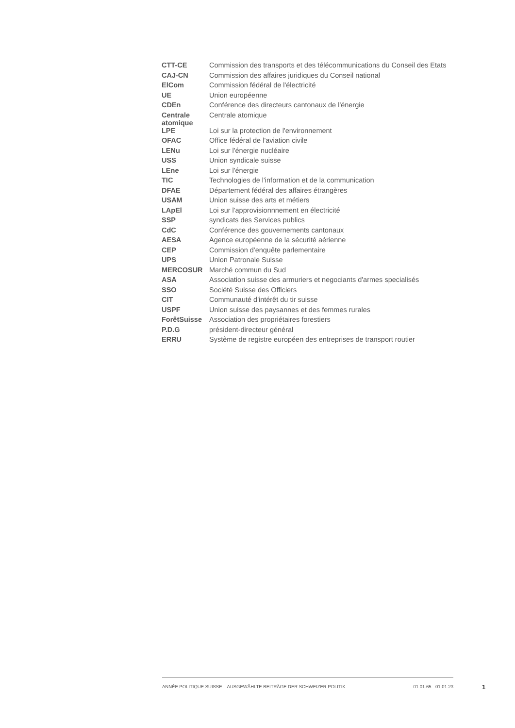| CTT-CE | Commission des transports et des télécommunications du Conseil des Etats |
| CAJ-CN | Commission des affaires juridiques du Conseil national |
| ElCom | Commission fédéral de l'électricité |
| UE | Union européenne |
| CDEn | Conférence des directeurs cantonaux de l'énergie |
| Centrale atomique | Centrale atomique |
| LPE | Loi sur la protection de l'environnement |
| OFAC | Office fédéral de l'aviation civile |
| LENu | Loi sur l'énergie nucléaire |
| USS | Union syndicale suisse |
| LEne | Loi sur l'énergie |
| TIC | Technologies de l'information et de la communication |
| DFAE | Département fédéral des affaires étrangères |
| USAM | Union suisse des arts et métiers |
| LApEl | Loi sur l'approvisionnnement en électricité |
| SSP | syndicats des Services publics |
| CdC | Conférence des gouvernements cantonaux |
| AESA | Agence européenne de la sécurité aérienne |
| CEP | Commission d'enquête parlementaire |
| UPS | Union Patronale Suisse |
| MERCOSUR | Marché commun du Sud |
| ASA | Association suisse des armuriers et negociants d'armes specialisés |
| SSO | Société Suisse des Officiers |
| CIT | Communauté d'intérêt du tir suisse |
| USPF | Union suisse des paysannes et des femmes rurales |
| ForêtSuisse | Association des propriétaires forestiers |
| P.D.G | président-directeur général |
| ERRU | Système de registre européen des entreprises de transport routier |
ANNÉE POLITIQUE SUISSE – AUSGEWÄHLTE BEITRÄGE DER SCHWEIZER POLITIK 01.01.65 - 01.01.23
1